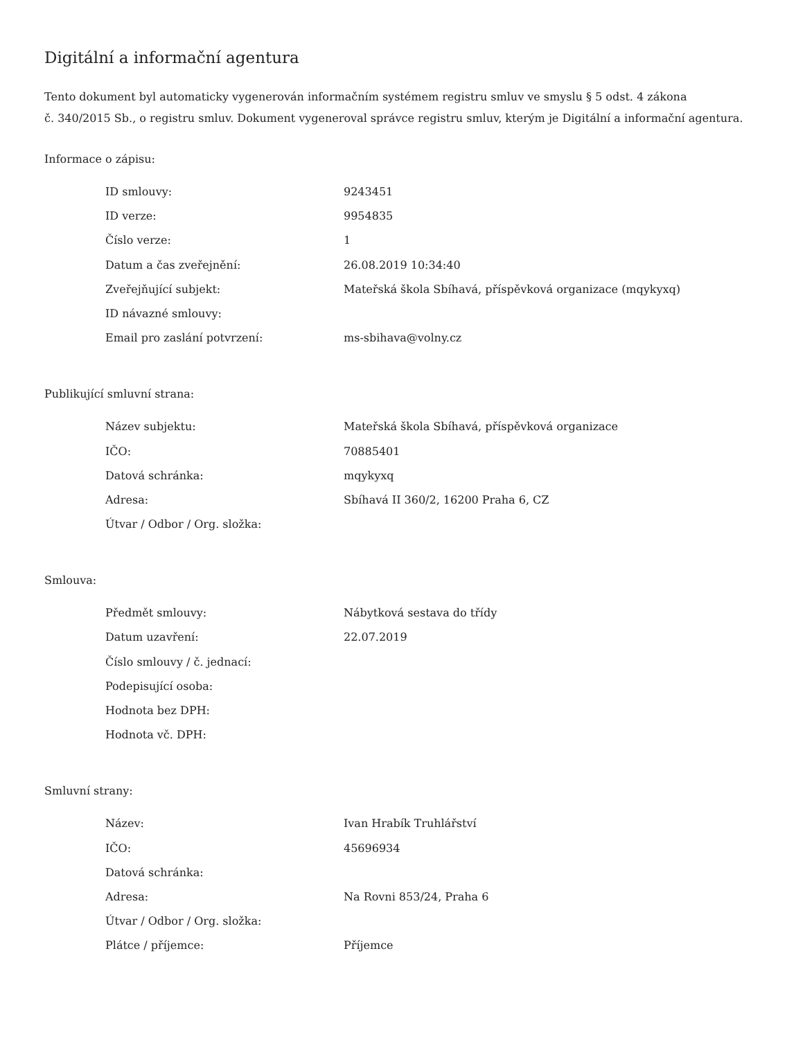Digitální a informační agentura
Tento dokument byl automaticky vygenerován informačním systémem registru smluv ve smyslu § 5 odst. 4 zákona
č. 340/2015 Sb., o registru smluv. Dokument vygeneroval správce registru smluv, kterým je Digitální a informační agentura.
Informace o zápisu:
| ID smlouvy: | 9243451 |
| ID verze: | 9954835 |
| Číslo verze: | 1 |
| Datum a čas zveřejnění: | 26.08.2019 10:34:40 |
| Zveřejňující subjekt: | Mateřská škola Sbíhavá, příspěvková organizace (mqykyxq) |
| ID návazné smlouvy: | |
| Email pro zaslání potvrzení: | ms-sbihava@volny.cz |
Publikující smluvní strana:
| Název subjektu: | Mateřská škola Sbíhavá, příspěvková organizace |
| IČO: | 70885401 |
| Datová schránka: | mqykyxq |
| Adresa: | Sbíhavá II 360/2, 16200 Praha 6, CZ |
| Útvar / Odbor / Org. složka: | |
Smlouva:
| Předmět smlouvy: | Nábytková sestava do třídy |
| Datum uzavření: | 22.07.2019 |
| Číslo smlouvy / č. jednací: | |
| Podepisující osoba: | |
| Hodnota bez DPH: | |
| Hodnota vč. DPH: | |
Smluvní strany:
| Název: | Ivan Hrabík Truhlářství |
| IČO: | 45696934 |
| Datová schránka: | |
| Adresa: | Na Rovni 853/24, Praha 6 |
| Útvar / Odbor / Org. složka: | |
| Plátce / příjemce: | Příjemce |